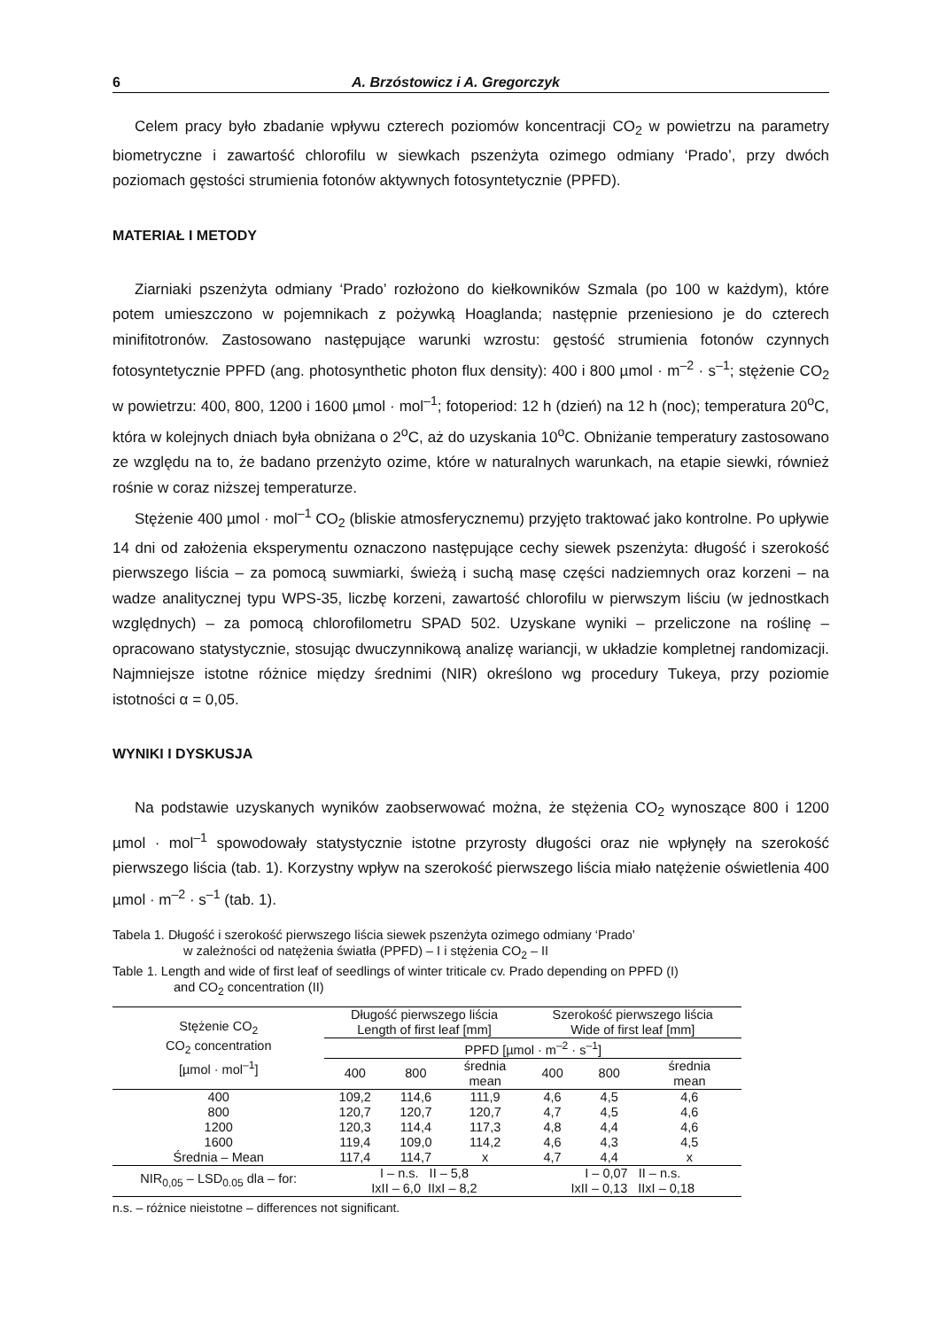6 A. Brzóstowicz i A. Gregorczyk
Celem pracy było zbadanie wpływu czterech poziomów koncentracji CO<sub>2</sub> w powietrzu na parametry biometryczne i zawartość chlorofilu w siewkach pszenżyta ozimego odmiany ‘Prado’, przy dwóch poziomach gęstości strumienia fotonów aktywnych fotosyntetycznie (PPFD).
MATERIAŁ I METODY
Ziarniaki pszenżyta odmiany ‘Prado’ rozłożono do kiełkowników Szmala (po 100 w każdym), które potem umieszczono w pojemnikach z pożywką Hoaglanda; następnie przeniesiono je do czterech minifitotronów. Zastosowano następujące warunki wzrostu: gęstość strumienia fotonów czynnych fotosyntetycznie PPFD (ang. photosynthetic photon flux density): 400 i 800 µmol · m<sup>–2</sup> · s<sup>–1</sup>; stężenie CO<sub>2</sub> w powietrzu: 400, 800, 1200 i 1600 µmol · mol<sup>–1</sup>; fotoperiod: 12 h (dzień) na 12 h (noc); temperatura 20<sup>o</sup>C, która w kolejnych dniach była obniżana o 2<sup>o</sup>C, aż do uzyskania 10<sup>o</sup>C. Obniżanie temperatury zastosowano ze względu na to, że badano przenżyto ozime, które w naturalnych warunkach, na etapie siewki, również rośnie w coraz niższej temperaturze.
Stężenie 400 µmol · mol<sup>–1</sup> CO<sub>2</sub> (bliskie atmosferycznemu) przyjęto traktować jako kontrolne. Po upływie 14 dni od założenia eksperymentu oznaczono następujące cechy siewek pszenżyta: długość i szerokość pierwszego liścia – za pomocą suwmiarki, świeżą i suchą masę części nadziemnych oraz korzeni – na wadze analitycznej typu WPS-35, liczbę korzeni, zawartość chlorofilu w pierwszym liściu (w jednostkach względnych) – za pomocą chlorofilometru SPAD 502. Uzyskane wyniki – przeliczone na roślinę – opracowano statystycznie, stosując dwuczynnikową analizę wariancji, w układzie kompletnej randomizacji. Najmniejsze istotne różnice między średnimi (NIR) określono wg procedury Tukeya, przy poziomie istotności α = 0,05.
WYNIKI I DYSKUSJA
Na podstawie uzyskanych wyników zaobserwować można, że stężenia CO<sub>2</sub> wynoszące 800 i 1200 µmol · mol<sup>–1</sup> spowodowały statystycznie istotne przyrosty długości oraz nie wpłynęły na szerokość pierwszego liścia (tab. 1). Korzystny wpływ na szerokość pierwszego liścia miało natężenie oświetlenia 400 µmol · m<sup>–2</sup> · s<sup>–1</sup> (tab. 1).
Tabela 1. Długość i szerokość pierwszego liścia siewek pszenżyta ozimego odmiany ‘Prado’
w zależności od natężenia światła (PPFD) – I i stężenia CO<sub>2</sub> – II
Table 1. Length and wide of first leaf of seedlings of winter triticale cv. Prado depending on PPFD (I)
and CO<sub>2</sub> concentration (II)
| Stężenie CO<sub>2</sub> CO<sub>2</sub> concentration [µmol · mol<sup>–1</sup>] | Długość pierwszego liścia Length of first leaf [mm] | | | Szerokość pierwszego liścia Wide of first leaf [mm] | | |
| --- | --- | --- | --- | --- | --- | --- |
| | PPFD [µmol · m<sup>–2</sup> · s<sup>–1</sup>] | | | | | |
| | 400 | 800 | średnia mean | 400 | 800 | średnia mean |
| 400 | 109,2 | 114,6 | 111,9 | 4,6 | 4,5 | 4,6 |
| 800 | 120,7 | 120,7 | 120,7 | 4,7 | 4,5 | 4,6 |
| 1200 | 120,3 | 114,4 | 117,3 | 4,8 | 4,4 | 4,6 |
| 1600 | 119,4 | 109,0 | 114,2 | 4,6 | 4,3 | 4,5 |
| Średnia – Mean | 117,4 | 114,7 | x | 4,7 | 4,4 | x |
| NIR<sub>0,05</sub> – LSD<sub>0.05</sub> dla – for: | I – n.s. II – 5,8 IxII – 6,0 IIxI – 8,2 | | | I – 0,07 II – n.s. IxII – 0,13 IIxI – 0,18 | | |
n.s. – różnice nieistotne – differences not significant.